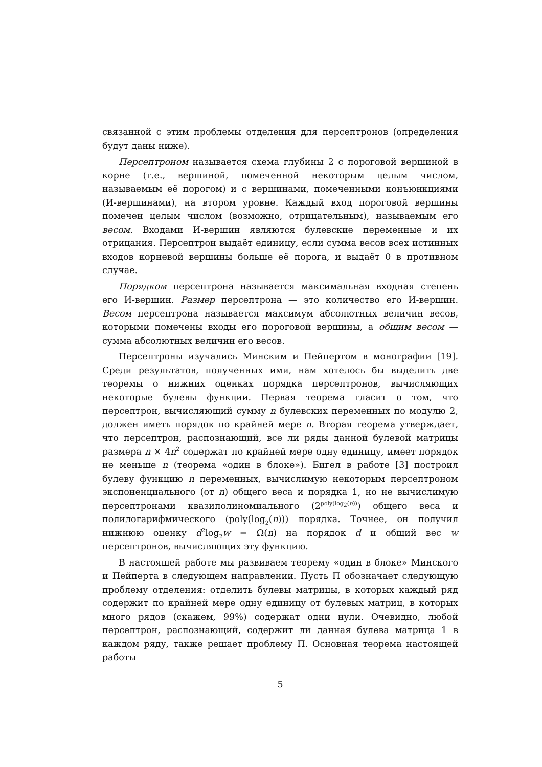связанной с этим проблемы отделения для персептронов (определения будут даны ниже).
Персептроном называется схема глубины 2 с пороговой вершиной в корне (т.е., вершиной, помеченной некоторым целым числом, называемым её порогом) и с вершинами, помеченными конъюнкциями (И-вершинами), на втором уровне. Каждый вход пороговой вершины помечен целым числом (возможно, отрицательным), называемым его весом. Входами И-вершин являются булевские переменные и их отрицания. Персептрон выдаёт единицу, если сумма весов всех истинных входов корневой вершины больше её порога, и выдаёт 0 в противном случае.
Порядком персептрона называется максимальная входная степень его И-вершин. Размер персептрона — это количество его И-вершин. Весом персептрона называется максимум абсолютных величин весов, которыми помечены входы его пороговой вершины, а общим весом — сумма абсолютных величин его весов.
Персептроны изучались Минским и Пейпертом в монографии [19]. Среди результатов, полученных ими, нам хотелось бы выделить две теоремы о нижних оценках порядка персептронов, вычисляющих некоторые булевы функции. Первая теорема гласит о том, что персептрон, вычисляющий сумму n булевских переменных по модулю 2, должен иметь порядок по крайней мере n. Вторая теорема утверждает, что персептрон, распознающий, все ли ряды данной булевой матрицы размера n × 4n<sup>2</sup> содержат по крайней мере одну единицу, имеет порядок не меньше n (теорема «один в блоке»). Бигел в работе [3] построил булеву функцию n переменных, вычислимую некоторым персептроном экспоненциального (от n) общего веса и порядка 1, но не вычислимую персептронами квазиполиномиального (2<sup>poly(log<sub>2</sub>(n))</sup>) общего веса и полилогарифмического (poly(log<sub>2</sub>(n))) порядка. Точнее, он получил нижнюю оценку d<sup>2</sup>log<sub>2</sub>w = Ω(n) на порядок d и общий вес w персептронов, вычисляющих эту функцию.
В настоящей работе мы развиваем теорему «один в блоке» Минского и Пейперта в следующем направлении. Пусть Π обозначает следующую проблему отделения: отделить булевы матрицы, в которых каждый ряд содержит по крайней мере одну единицу от булевых матриц, в которых много рядов (скажем, 99%) содержат одни нули. Очевидно, любой персептрон, распознающий, содержит ли данная булева матрица 1 в каждом ряду, также решает проблему Π. Основная теорема настоящей работы
5